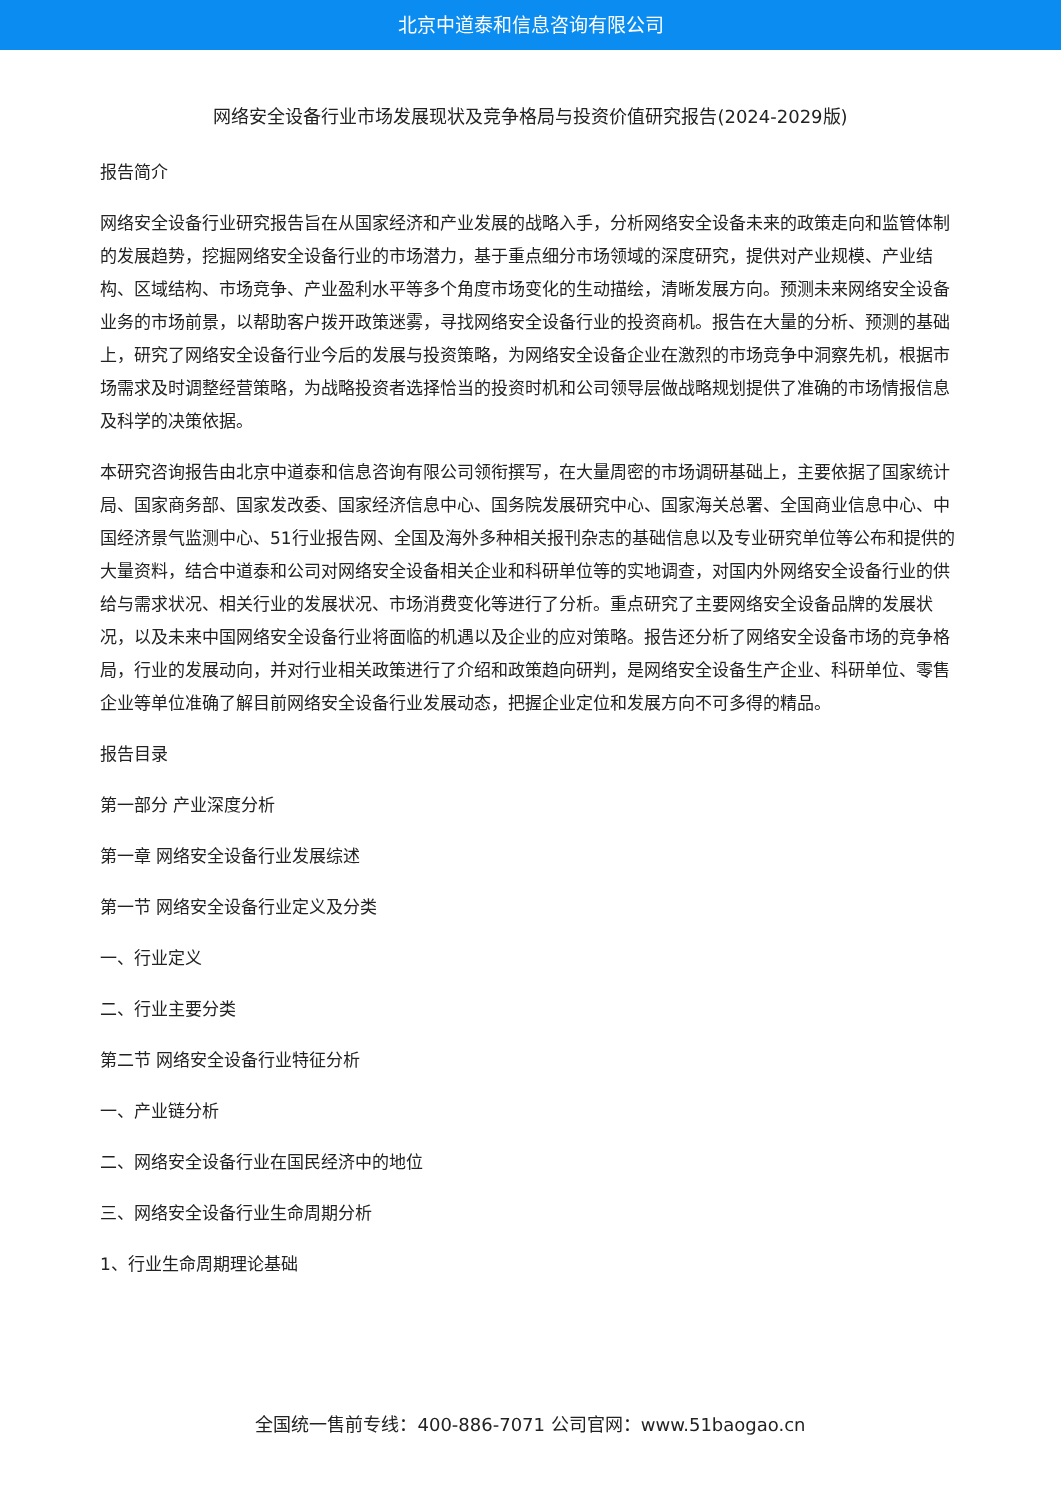北京中道泰和信息咨询有限公司
网络安全设备行业市场发展现状及竞争格局与投资价值研究报告(2024-2029版)
报告简介
网络安全设备行业研究报告旨在从国家经济和产业发展的战略入手，分析网络安全设备未来的政策走向和监管体制的发展趋势，挖掘网络安全设备行业的市场潜力，基于重点细分市场领域的深度研究，提供对产业规模、产业结构、区域结构、市场竞争、产业盈利水平等多个角度市场变化的生动描绘，清晰发展方向。预测未来网络安全设备业务的市场前景，以帮助客户拨开政策迷雾，寻找网络安全设备行业的投资商机。报告在大量的分析、预测的基础上，研究了网络安全设备行业今后的发展与投资策略，为网络安全设备企业在激烈的市场竞争中洞察先机，根据市场需求及时调整经营策略，为战略投资者选择恰当的投资时机和公司领导层做战略规划提供了准确的市场情报信息及科学的决策依据。
本研究咨询报告由北京中道泰和信息咨询有限公司领衔撰写，在大量周密的市场调研基础上，主要依据了国家统计局、国家商务部、国家发改委、国家经济信息中心、国务院发展研究中心、国家海关总署、全国商业信息中心、中国经济景气监测中心、51行业报告网、全国及海外多种相关报刊杂志的基础信息以及专业研究单位等公布和提供的大量资料，结合中道泰和公司对网络安全设备相关企业和科研单位等的实地调查，对国内外网络安全设备行业的供给与需求状况、相关行业的发展状况、市场消费变化等进行了分析。重点研究了主要网络安全设备品牌的发展状况，以及未来中国网络安全设备行业将面临的机遇以及企业的应对策略。报告还分析了网络安全设备市场的竞争格局，行业的发展动向，并对行业相关政策进行了介绍和政策趋向研判，是网络安全设备生产企业、科研单位、零售企业等单位准确了解目前网络安全设备行业发展动态，把握企业定位和发展方向不可多得的精品。
报告目录
第一部分 产业深度分析
第一章 网络安全设备行业发展综述
第一节 网络安全设备行业定义及分类
一、行业定义
二、行业主要分类
第二节 网络安全设备行业特征分析
一、产业链分析
二、网络安全设备行业在国民经济中的地位
三、网络安全设备行业生命周期分析
1、行业生命周期理论基础
全国统一售前专线：400-886-7071 公司官网：www.51baogao.cn